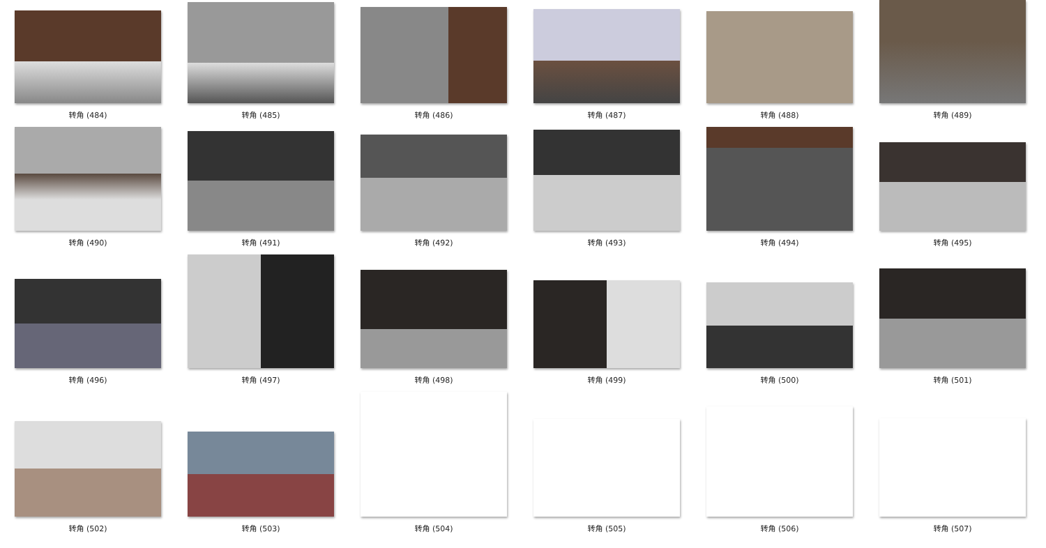转角 (484)
转角 (485)
转角 (486)
转角 (487)
转角 (488)
转角 (489)
转角 (490)
转角 (491)
转角 (492)
转角 (493)
转角 (494)
转角 (495)
转角 (496)
转角 (497)
转角 (498)
转角 (499)
转角 (500)
转角 (501)
转角 (502)
转角 (503)
转角 (504)
转角 (505)
转角 (506)
转角 (507)